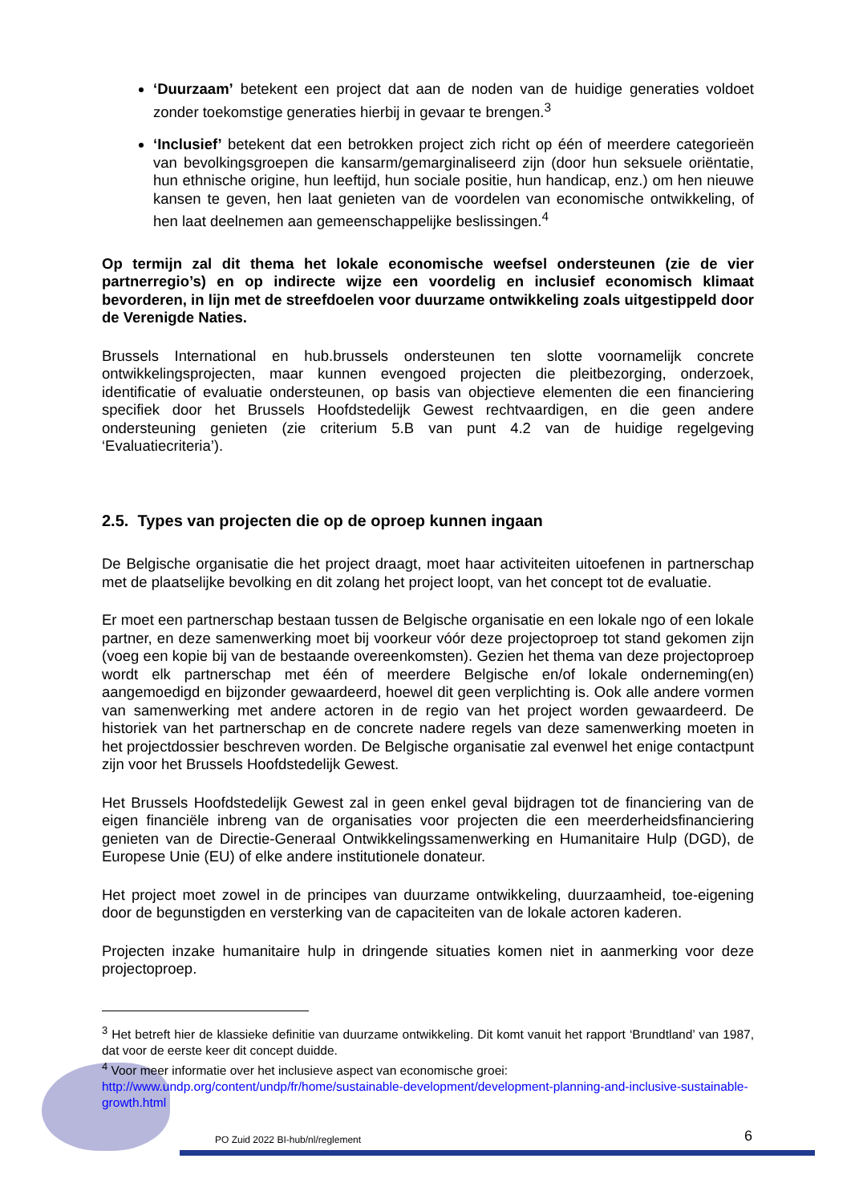‘Duurzaam’ betekent een project dat aan de noden van de huidige generaties voldoet zonder toekomstige generaties hierbij in gevaar te brengen.<sup>3</sup>
‘Inclusief’ betekent dat een betrokken project zich richt op één of meerdere categorieën van bevolkingsgroepen die kansarm/gemarginaliseerd zijn (door hun seksuele oriëntatie, hun ethnische origine, hun leeftijd, hun sociale positie, hun handicap, enz.) om hen nieuwe kansen te geven, hen laat genieten van de voordelen van economische ontwikkeling, of hen laat deelnemen aan gemeenschappelijke beslissingen.<sup>4</sup>
Op termijn zal dit thema het lokale economische weefsel ondersteunen (zie de vier partnerregio’s) en op indirecte wijze een voordelig en inclusief economisch klimaat bevorderen, in lijn met de streefdoelen voor duurzame ontwikkeling zoals uitgestippeld door de Verenigde Naties.
Brussels International en hub.brussels ondersteunen ten slotte voornamelijk concrete ontwikkelingsprojecten, maar kunnen evengoed projecten die pleitbezorging, onderzoek, identificatie of evaluatie ondersteunen, op basis van objectieve elementen die een financiering specifiek door het Brussels Hoofdstedelijk Gewest rechtvaardigen, en die geen andere ondersteuning genieten (zie criterium 5.B van punt 4.2 van de huidige regelgeving ‘Evaluatiecriteria’).
2.5. Types van projecten die op de oproep kunnen ingaan
De Belgische organisatie die het project draagt, moet haar activiteiten uitoefenen in partnerschap met de plaatselijke bevolking en dit zolang het project loopt, van het concept tot de evaluatie.
Er moet een partnerschap bestaan tussen de Belgische organisatie en een lokale ngo of een lokale partner, en deze samenwerking moet bij voorkeur vóór deze projectoproep tot stand gekomen zijn (voeg een kopie bij van de bestaande overeenkomsten). Gezien het thema van deze projectoproep wordt elk partnerschap met één of meerdere Belgische en/of lokale onderneming(en) aangemoedigd en bijzonder gewaardeerd, hoewel dit geen verplichting is. Ook alle andere vormen van samenwerking met andere actoren in de regio van het project worden gewaardeerd. De historiek van het partnerschap en de concrete nadere regels van deze samenwerking moeten in het projectdossier beschreven worden. De Belgische organisatie zal evenwel het enige contactpunt zijn voor het Brussels Hoofdstedelijk Gewest.
Het Brussels Hoofdstedelijk Gewest zal in geen enkel geval bijdragen tot de financiering van de eigen financiële inbreng van de organisaties voor projecten die een meerderheidsfinanciering genieten van de Directie-Generaal Ontwikkelingssamenwerking en Humanitaire Hulp (DGD), de Europese Unie (EU) of elke andere institutionele donateur.
Het project moet zowel in de principes van duurzame ontwikkeling, duurzaamheid, toe-eigening door de begunstigden en versterking van de capaciteiten van de lokale actoren kaderen.
Projecten inzake humanitaire hulp in dringende situaties komen niet in aanmerking voor deze projectoproep.
<sup>3</sup> Het betreft hier de klassieke definitie van duurzame ontwikkeling. Dit komt vanuit het rapport ‘Brundtland’ van 1987, dat voor de eerste keer dit concept duidde.
<sup>4</sup> Voor meer informatie over het inclusieve aspect van economische groei:
http://www.undp.org/content/undp/fr/home/sustainable-development/development-planning-and-inclusive-sustainable-growth.html
PO Zuid 2022 BI-hub/nl/reglement
6